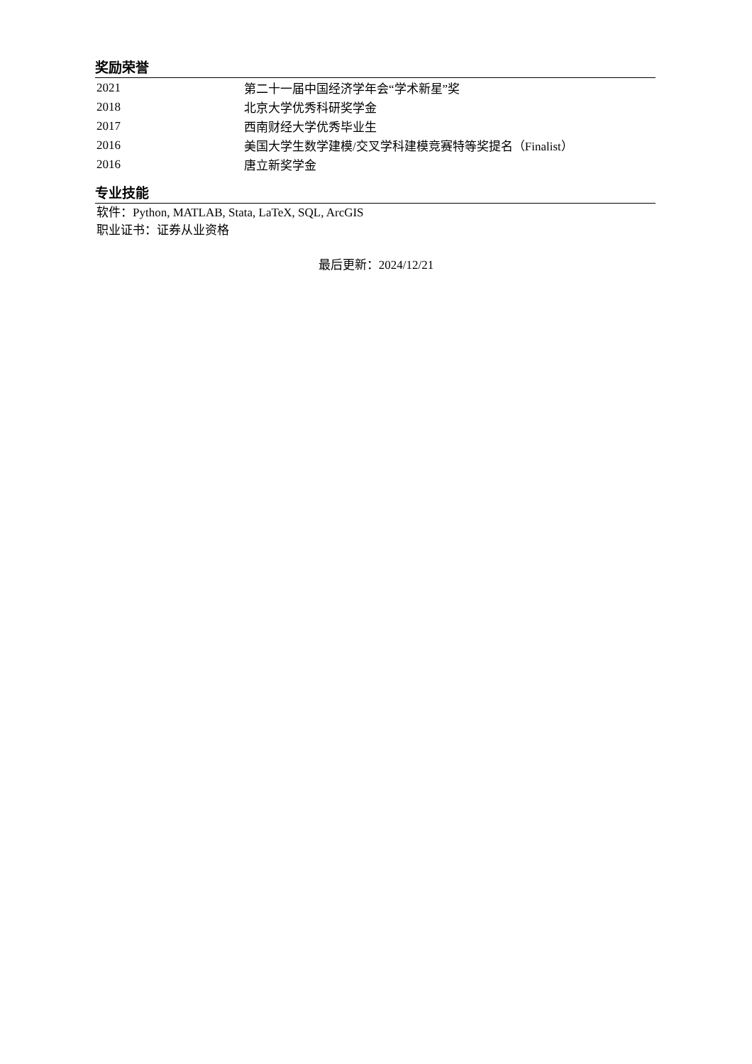奖励荣誉
| 2021 | 第二十一届中国经济学年会“学术新星”奖 |
| 2018 | 北京大学优秀科研奖学金 |
| 2017 | 西南财经大学优秀毕业生 |
| 2016 | 美国大学生数学建模/交叉学科建模竞赛特等奖提名（Finalist） |
| 2016 | 唐立新奖学金 |
专业技能
软件：Python, MATLAB, Stata, LaTeX, SQL, ArcGIS
职业证书：证券从业资格
最后更新：2024/12/21